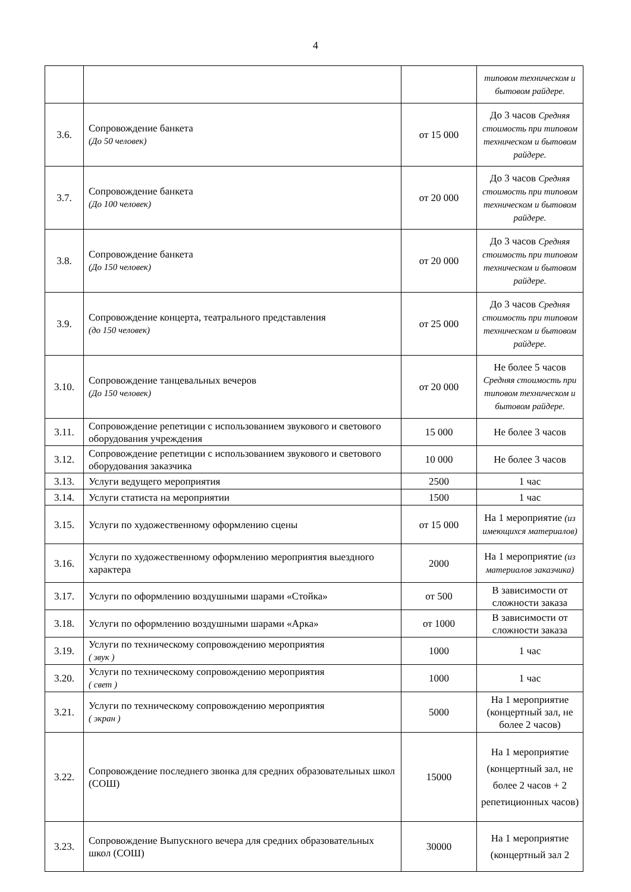4
| | | | типовом техническом и бытовом райдере. |
| 3.6. | Сопровождение банкета (До 50 человек) | от 15 000 | До 3 часов Средняя стоимость при типовом техническом и бытовом райдере. |
| 3.7. | Сопровождение банкета (До 100 человек) | от 20 000 | До 3 часов Средняя стоимость при типовом техническом и бытовом райдере. |
| 3.8. | Сопровождение банкета (До 150 человек) | от 20 000 | До 3 часов Средняя стоимость при типовом техническом и бытовом райдере. |
| 3.9. | Сопровождение концерта, театрального представления (до 150 человек) | от 25 000 | До 3 часов Средняя стоимость при типовом техническом и бытовом райдере. |
| 3.10. | Сопровождение танцевальных вечеров (До 150 человек) | от 20 000 | Не более 5 часов Средняя стоимость при типовом техническом и бытовом райдере. |
| 3.11. | Сопровождение репетиции с использованием звукового и светового оборудования учреждения | 15 000 | Не более 3 часов |
| 3.12. | Сопровождение репетиции с использованием звукового и светового оборудования заказчика | 10 000 | Не более 3 часов |
| 3.13. | Услуги ведущего мероприятия | 2500 | 1 час |
| 3.14. | Услуги статиста на мероприятии | 1500 | 1 час |
| 3.15. | Услуги по художественному оформлению сцены | от 15 000 | На 1 мероприятие (из имеющихся материалов) |
| 3.16. | Услуги по художественному оформлению мероприятия выездного характера | 2000 | На 1 мероприятие (из материалов заказчика) |
| 3.17. | Услуги по оформлению воздушными шарами «Стойка» | от 500 | В зависимости от сложности заказа |
| 3.18. | Услуги по оформлению воздушными шарами «Арка» | от 1000 | В зависимости от сложности заказа |
| 3.19. | Услуги по техническому сопровождению мероприятия ( звук ) | 1000 | 1 час |
| 3.20. | Услуги по техническому сопровождению мероприятия ( свет ) | 1000 | 1 час |
| 3.21. | Услуги по техническому сопровождению мероприятия ( экран ) | 5000 | На 1 мероприятие (концертный зал, не более 2 часов) |
| 3.22. | Сопровождение последнего звонка для средних образовательных школ (СОШ) | 15000 | На 1 мероприятие (концертный зал, не более 2 часов + 2 репетиционных часов) |
| 3.23. | Сопровождение Выпускного вечера для средних образовательных школ (СОШ) | 30000 | На 1 мероприятие (концертный зал 2 |